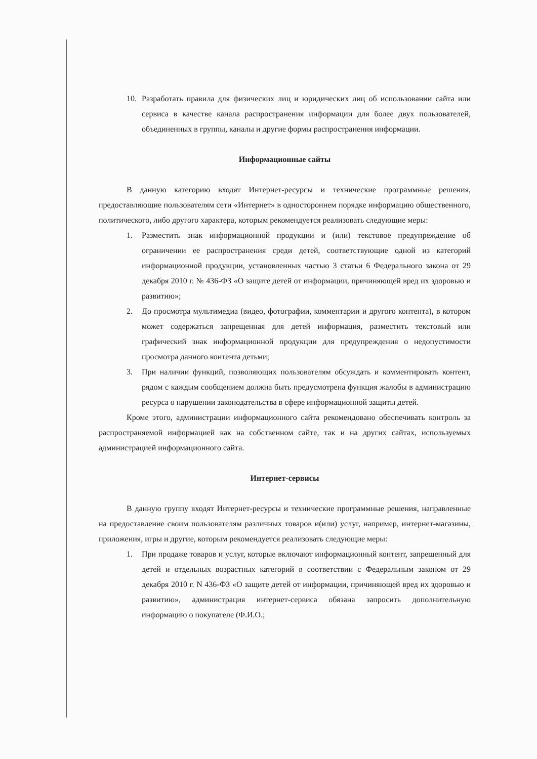10. Разработать правила для физических лиц и юридических лиц об использовании сайта или сервиса в качестве канала распространения информации для более двух пользователей, объединенных в группы, каналы и другие формы распространения информации.
Информационные сайты
В данную категорию входят Интернет-ресурсы и технические программные решения, предоставляющие пользователям сети «Интернет» в одностороннем порядке информацию общественного, политического, либо другого характера, которым рекомендуется реализовать следующие меры:
1. Разместить знак информационной продукции и (или) текстовое предупреждение об ограничении ее распространения среди детей, соответствующие одной из категорий информационной продукции, установленных частью 3 статьи 6 Федерального закона от 29 декабря 2010 г. № 436-ФЗ «О защите детей от информации, причиняющей вред их здоровью и развитию»;
2. До просмотра мультимедиа (видео, фотографии, комментарии и другого контента), в котором может содержаться запрещенная для детей информация, разместить текстовый или графический знак информационной продукции для предупреждения о недопустимости просмотра данного контента детьми;
3. При наличии функций, позволяющих пользователям обсуждать и комментировать контент, рядом с каждым сообщением должна быть предусмотрена функция жалобы в администрацию ресурса о нарушении законодательства в сфере информационной защиты детей.
Кроме этого, администрации информационного сайта рекомендовано обеспечивать контроль за распространяемой информацией как на собственном сайте, так и на других сайтах, используемых администрацией информационного сайта.
Интернет-сервисы
В данную группу входят Интернет-ресурсы и технические программные решения, направленные на предоставление своим пользователям различных товаров и(или) услуг, например, интернет-магазины, приложения, игры и другие, которым рекомендуется реализовать следующие меры:
1. При продаже товаров и услуг, которые включают информационный контент, запрещенный для детей и отдельных возрастных категорий в соответствии с Федеральным законом от 29 декабря 2010 г. N 436-ФЗ «О защите детей от информации, причиняющей вред их здоровью и развитию», администрация интернет-сервиса обязана запросить дополнительную информацию о покупателе (Ф.И.О.;